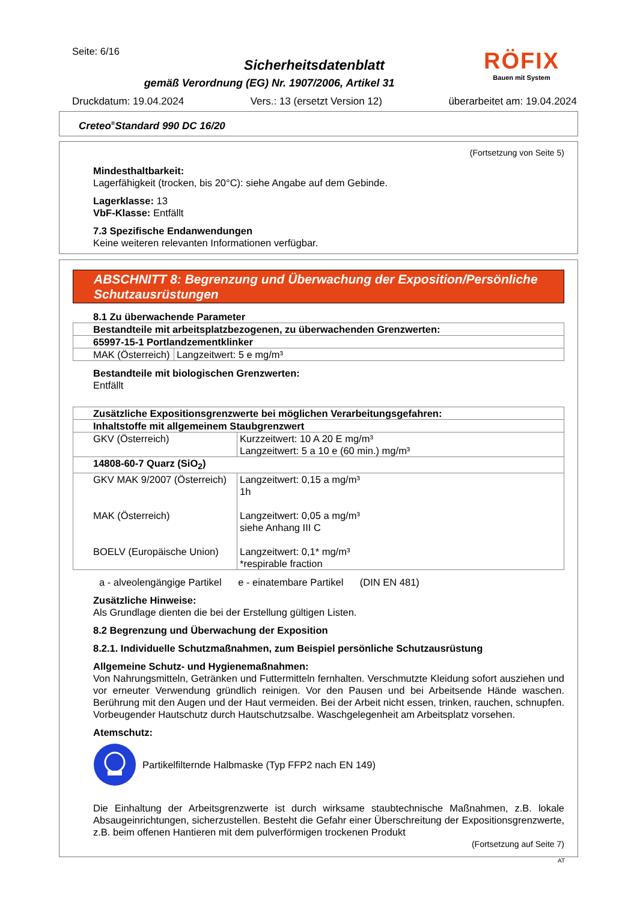Seite: 6/16
Sicherheitsdatenblatt
gemäß Verordnung (EG) Nr. 1907/2006, Artikel 31
RÖFIX
Bauen mit System
Druckdatum: 19.04.2024 Vers.: 13 (ersetzt Version 12) überarbeitet am: 19.04.2024
Creteo<sup>®</sup>Standard 990 DC 16/20
(Fortsetzung von Seite 5)
Mindesthaltbarkeit:
Lagerfähigkeit (trocken, bis 20°C): siehe Angabe auf dem Gebinde.
Lagerklasse: 13
VbF-Klasse: Entfällt
7.3 Spezifische Endanwendungen
Keine weiteren relevanten Informationen verfügbar.
ABSCHNITT 8: Begrenzung und Überwachung der Exposition/Persönliche Schutzausrüstungen
8.1 Zu überwachende Parameter
| Bestandteile mit arbeitsplatzbezogenen, zu überwachenden Grenzwerten: | |
| 65997-15-1 Portlandzementklinker | |
| MAK (Österreich) | Langzeitwert: 5 e mg/m³ |
Bestandteile mit biologischen Grenzwerten:
Entfällt
| Zusätzliche Expositionsgrenzwerte bei möglichen Verarbeitungsgefahren: | |
| Inhaltstoffe mit allgemeinem Staubgrenzwert | |
| GKV (Österreich) | Kurzzeitwert: 10 A 20 E mg/m³ Langzeitwert: 5 a 10 e (60 min.) mg/m³ |
| 14808-60-7 Quarz (SiO<sub>2</sub>) | |
| GKV MAK 9/2007 (Österreich) MAK (Österreich) BOELV (Europäische Union) | Langzeitwert: 0,15 a mg/m³ 1h Langzeitwert: 0,05 a mg/m³ siehe Anhang III C Langzeitwert: 0,1* mg/m³ *respirable fraction |
a - alveolengängige Partikel e - einatembare Partikel (DIN EN 481)
Zusätzliche Hinweise:
Als Grundlage dienten die bei der Erstellung gültigen Listen.
8.2 Begrenzung und Überwachung der Exposition
8.2.1. Individuelle Schutzmaßnahmen, zum Beispiel persönliche Schutzausrüstung
Allgemeine Schutz- und Hygienemaßnahmen:
Von Nahrungsmitteln, Getränken und Futtermitteln fernhalten. Verschmutzte Kleidung sofort ausziehen und vor erneuter Verwendung gründlich reinigen. Vor den Pausen und bei Arbeitsende Hände waschen. Berührung mit den Augen und der Haut vermeiden. Bei der Arbeit nicht essen, trinken, rauchen, schnupfen. Vorbeugender Hautschutz durch Hautschutzsalbe. Waschgelegenheit am Arbeitsplatz vorsehen.
Atemschutz:
Partikelfilternde Halbmaske (Typ FFP2 nach EN 149)
Die Einhaltung der Arbeitsgrenzwerte ist durch wirksame staubtechnische Maßnahmen, z.B. lokale Absaugeinrichtungen, sicherzustellen. Besteht die Gefahr einer Überschreitung der Expositionsgrenzwerte, z.B. beim offenen Hantieren mit dem pulverförmigen trockenen Produkt
(Fortsetzung auf Seite 7)
AT